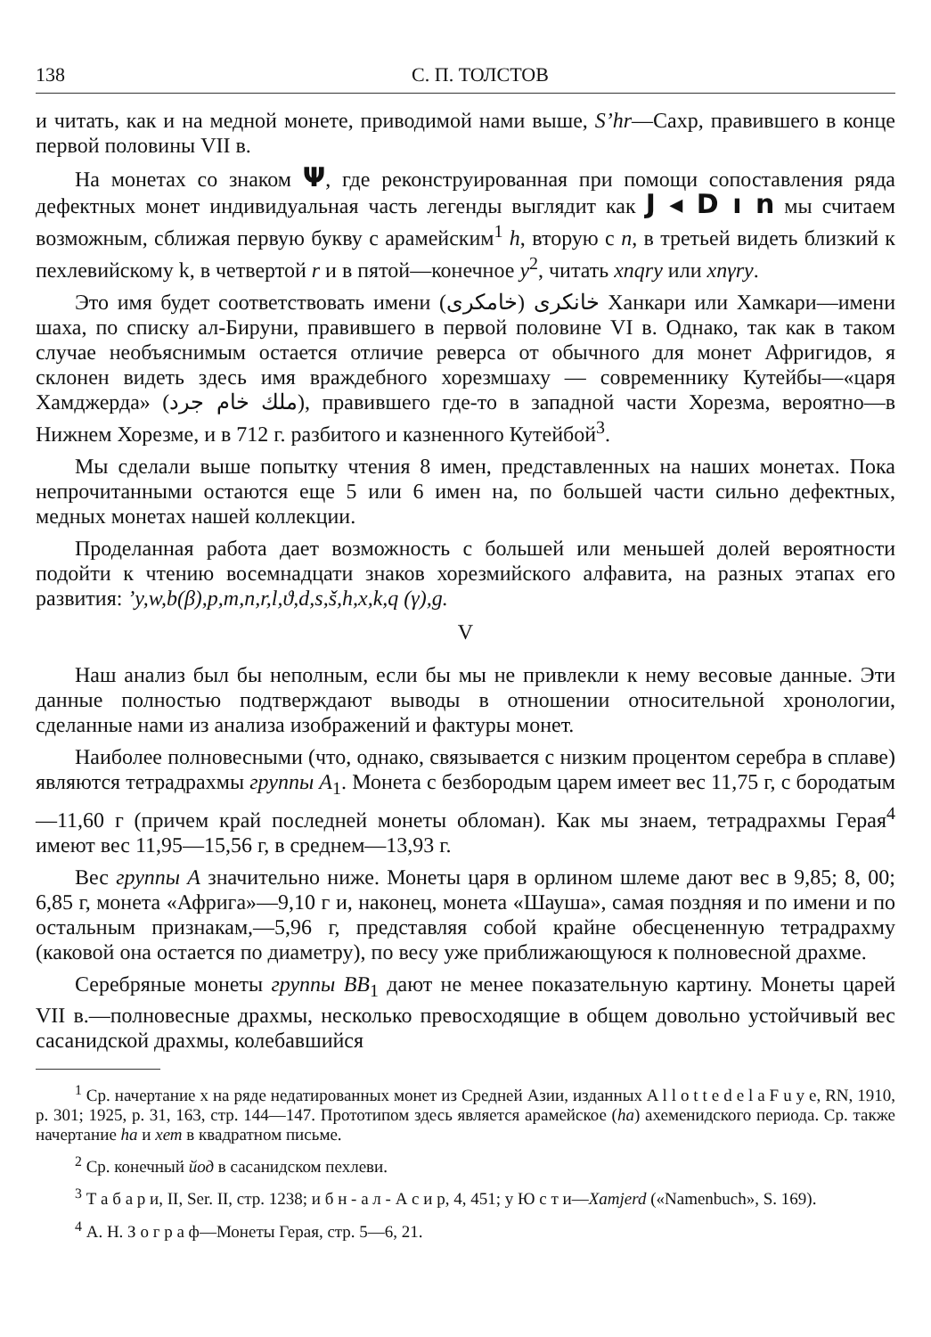138 С. П. ТОЛСТОВ
и читать, как и на медной монете, приводимой нами выше, S’hr—Сахр, правившего в конце первой половины VII в.
На монетах со знаком Ψ, где реконструированная при помощи сопоставления ряда дефектных монет индивидуальная часть легенды выглядит как J ◂ D ı n мы считаем возможным, сближая первую букву с арамейским<sup>1</sup> h, вторую с n, в третьей видеть близкий к пехлевийскому k, в четвертой r и в пятой—конечное y<sup>2</sup>, читать xnqry или xnγry.
Это имя будет соответствовать имени خانکری (خامکری) Ханкари или Хамкари—имени шаха, по списку ал-Бируни, правившего в первой половине VI в. Однако, так как в таком случае необъяснимым остается отличие реверса от обычного для монет Афригидов, я склонен видеть здесь имя враждебного хорезмшаху — современнику Кутейбы—«царя Хамджерда» (ملك خام جرد), правившего где-то в западной части Хорезма, вероятно—в Нижнем Хорезме, и в 712 г. разбитого и казненного Кутейбой<sup>3</sup>.
Мы сделали выше попытку чтения 8 имен, представленных на наших монетах. Пока непрочитанными остаются еще 5 или 6 имен на, по большей части сильно дефектных, медных монетах нашей коллекции.
Проделанная работа дает возможность с большей или меньшей долей вероятности подойти к чтению восемнадцати знаков хорезмийского алфавита, на разных этапах его развития: ’y,w,b(β),p,m,n,r,l,ϑ,d,s,š,h,x,k,q (γ),g.
V
Наш анализ был бы неполным, если бы мы не привлекли к нему весовые данные. Эти данные полностью подтверждают выводы в отношении относительной хронологии, сделанные нами из анализа изображений и фактуры монет.
Наиболее полновесными (что, однако, связывается с низким процентом серебра в сплаве) являются тетрадрахмы группы A<sub>1</sub>. Монета с безбородым царем имеет вес 11,75 г, с бородатым—11,60 г (причем край последней монеты обломан). Как мы знаем, тетрадрахмы Герая<sup>4</sup> имеют вес 11,95—15,56 г, в среднем—13,93 г.
Вес группы A значительно ниже. Монеты царя в орлином шлеме дают вес в 9,85; 8, 00; 6,85 г, монета «Африга»—9,10 г и, наконец, монета «Шауша», самая поздняя и по имени и по остальным признакам,—5,96 г, представляя собой крайне обесцененную тетрадрахму (каковой она остается по диаметру), по весу уже приближающуюся к полновесной драхме.
Серебряные монеты группы BB<sub>1</sub> дают не менее показательную картину. Монеты царей VII в.—полновесные драхмы, несколько превосходящие в общем довольно устойчивый вес сасанидской драхмы, колебавшийся
<sup>1</sup> Ср. начертание x на ряде недатированных монет из Средней Азии, изданных A l l o t t e d e l a F u y e, RN, 1910, p. 301; 1925, p. 31, 163, стр. 144—147. Прототипом здесь является арамейское (ha) ахеменидского периода. Ср. также начертание ha и хет в квадратном письме.
<sup>2</sup> Ср. конечный йод в сасанидском пехлеви.
<sup>3</sup> Т а б а р и, II, Ser. II, стр. 1238; и б н - а л - А с и р, 4, 451; у Ю с т и—Xamjerd («Namenbuch», S. 169).
<sup>4</sup> А. Н. З о г р а ф—Монеты Герая, стр. 5—6, 21.